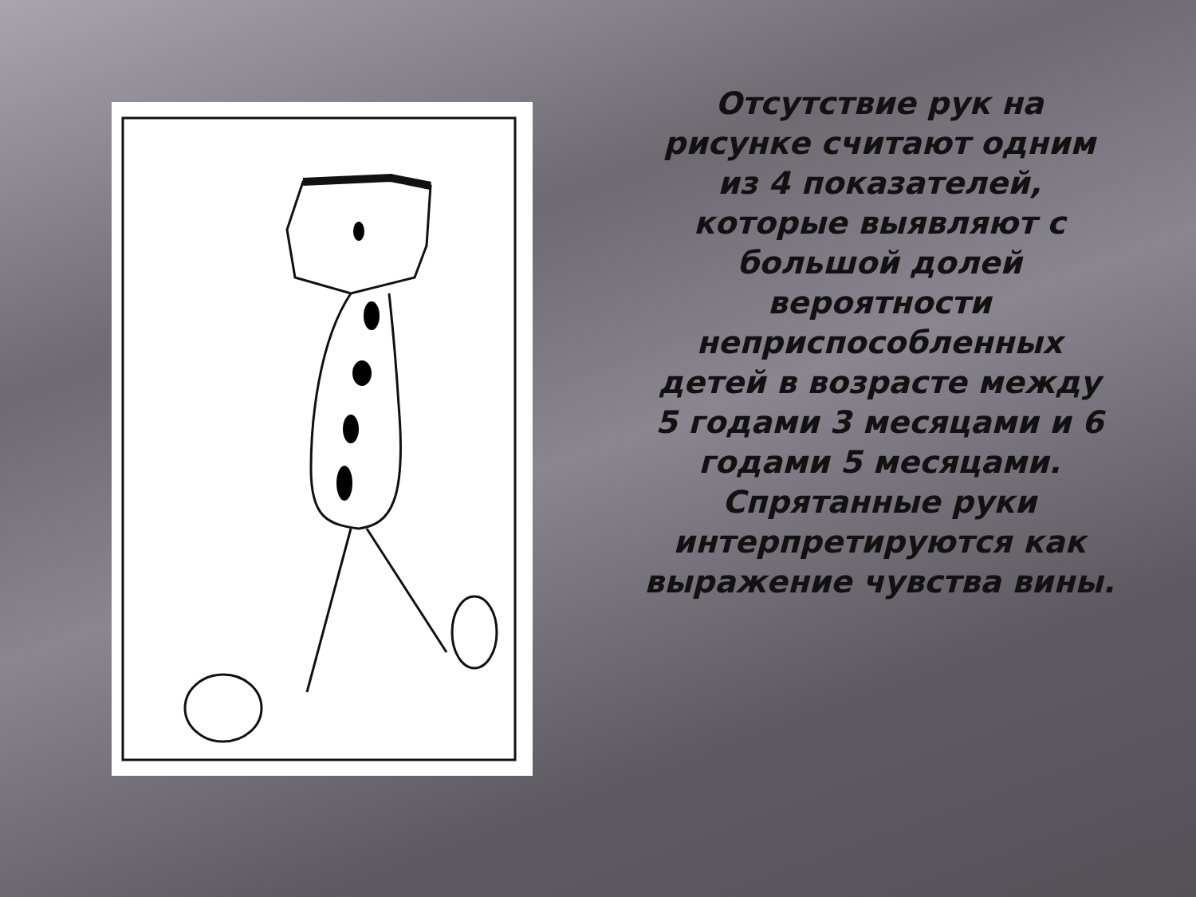Отсутствие рук на рисунке считают одним из 4 показателей, которые выявляют с большой долей вероятности неприспособленных детей в возрасте между 5 годами 3 месяцами и 6 годами 5 месяцами. Спрятанные руки интерпретируются как выражение чувства вины.